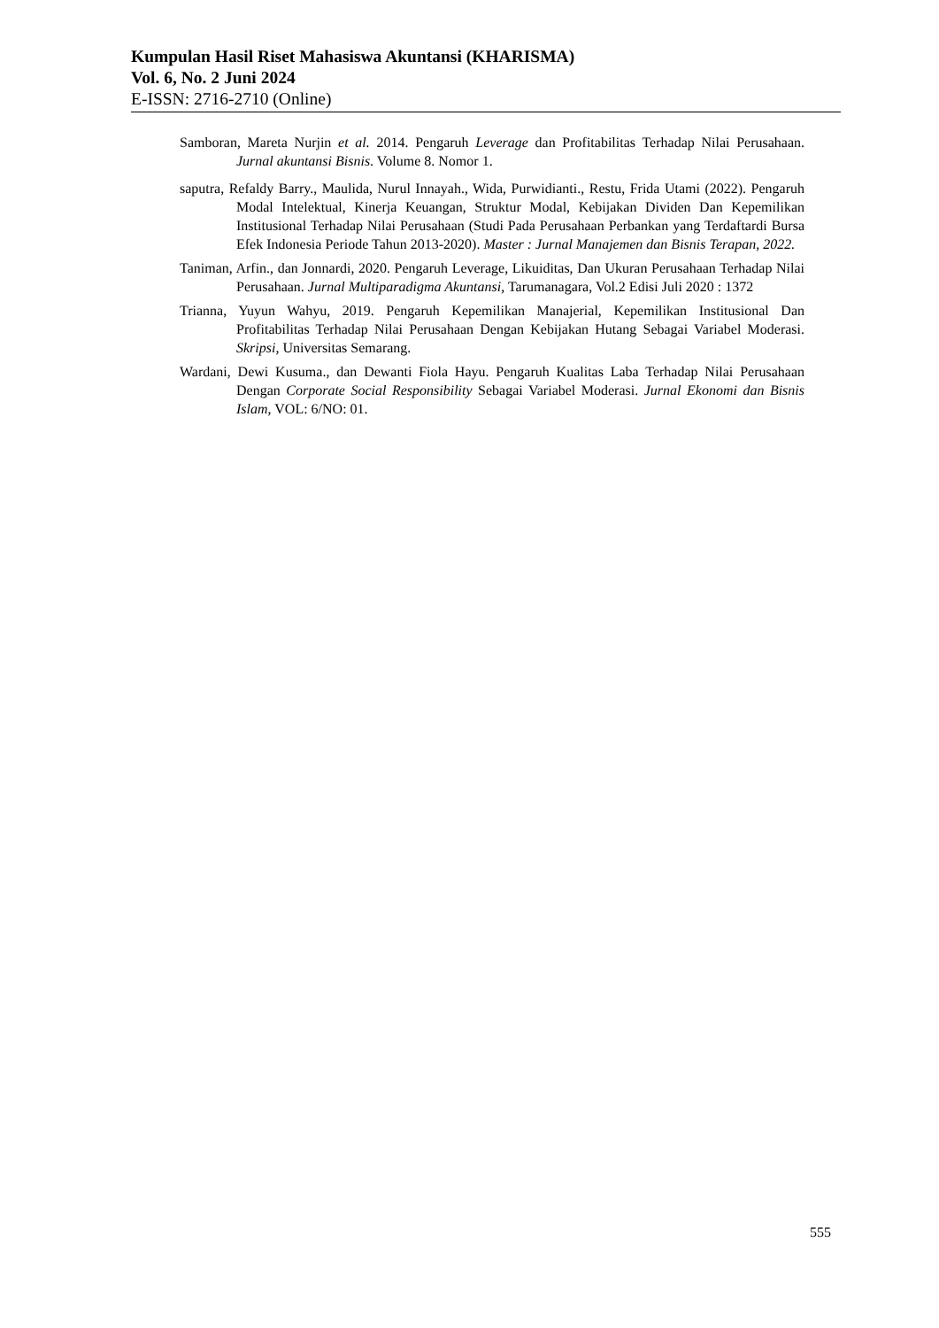Kumpulan Hasil Riset Mahasiswa Akuntansi (KHARISMA)
Vol. 6, No. 2 Juni 2024
E-ISSN: 2716-2710 (Online)
Samboran, Mareta Nurjin et al. 2014. Pengaruh Leverage dan Profitabilitas Terhadap Nilai Perusahaan. Jurnal akuntansi Bisnis. Volume 8. Nomor 1.
saputra, Refaldy Barry., Maulida, Nurul Innayah., Wida, Purwidianti., Restu, Frida Utami (2022). Pengaruh Modal Intelektual, Kinerja Keuangan, Struktur Modal, Kebijakan Dividen Dan Kepemilikan Institusional Terhadap Nilai Perusahaan (Studi Pada Perusahaan Perbankan yang Terdaftardi Bursa Efek Indonesia Periode Tahun 2013-2020). Master : Jurnal Manajemen dan Bisnis Terapan, 2022.
Taniman, Arfin., dan Jonnardi, 2020. Pengaruh Leverage, Likuiditas, Dan Ukuran Perusahaan Terhadap Nilai Perusahaan. Jurnal Multiparadigma Akuntansi, Tarumanagara, Vol.2 Edisi Juli 2020 : 1372
Trianna, Yuyun Wahyu, 2019. Pengaruh Kepemilikan Manajerial, Kepemilikan Institusional Dan Profitabilitas Terhadap Nilai Perusahaan Dengan Kebijakan Hutang Sebagai Variabel Moderasi. Skripsi, Universitas Semarang.
Wardani, Dewi Kusuma., dan Dewanti Fiola Hayu. Pengaruh Kualitas Laba Terhadap Nilai Perusahaan Dengan Corporate Social Responsibility Sebagai Variabel Moderasi. Jurnal Ekonomi dan Bisnis Islam, VOL: 6/NO: 01.
555